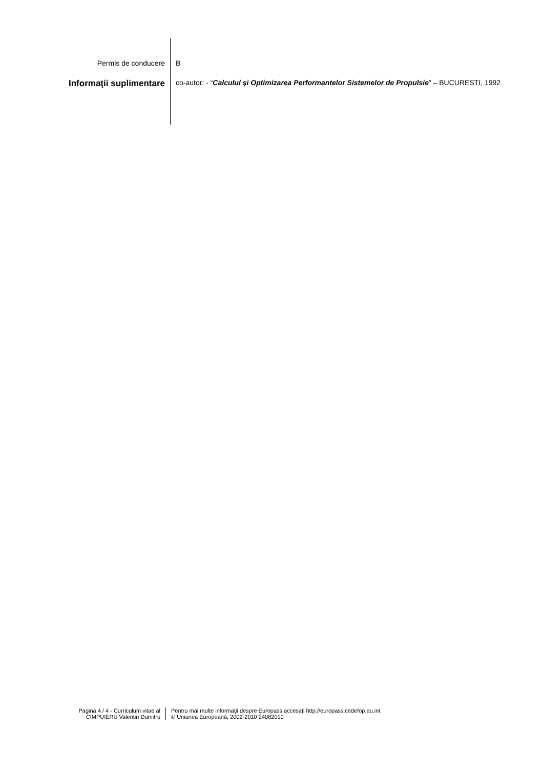Permis de conducere
B
Informaţii suplimentare
co-autor: - “Calculul și Optimizarea Performantelor Sistemelor de Propulsie” – BUCURESTI, 1992
Pagina 4 / 4 - Curriculum vitae al
CIMPUIERU Valentin Dumitru
Pentru mai multe informaţii despre Europass accesaţi http://europass.cedefop.eu.int
© Uniunea Europeană, 2002-2010 24082010